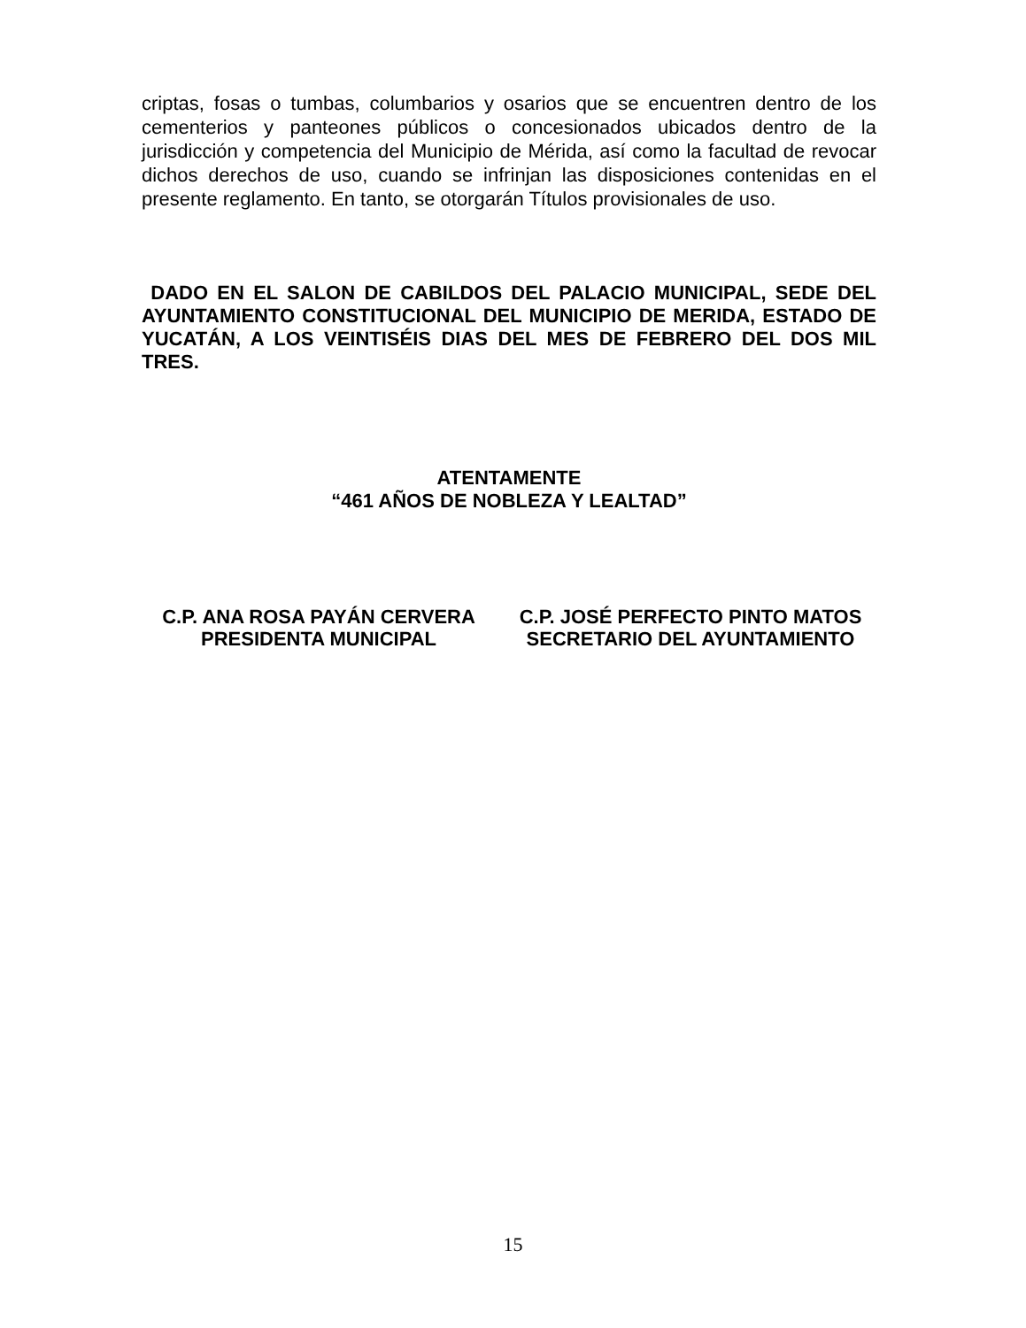criptas, fosas o tumbas, columbarios y osarios que se encuentren dentro de los cementerios y panteones públicos o concesionados ubicados dentro de la jurisdicción y competencia del Municipio de Mérida, así como la facultad de revocar dichos derechos de uso, cuando se infrinjan las disposiciones contenidas en el presente reglamento. En tanto, se otorgarán Títulos provisionales de uso.
DADO EN EL SALON DE CABILDOS DEL PALACIO MUNICIPAL, SEDE DEL AYUNTAMIENTO CONSTITUCIONAL DEL MUNICIPIO DE MERIDA, ESTADO DE YUCATÁN, A LOS VEINTISÉIS DIAS DEL MES DE FEBRERO DEL DOS MIL TRES.
ATENTAMENTE
“461 AÑOS DE NOBLEZA Y LEALTAD”
C.P. ANA ROSA PAYÁN CERVERA
PRESIDENTA MUNICIPAL
C.P. JOSÉ PERFECTO PINTO MATOS
SECRETARIO DEL AYUNTAMIENTO
15